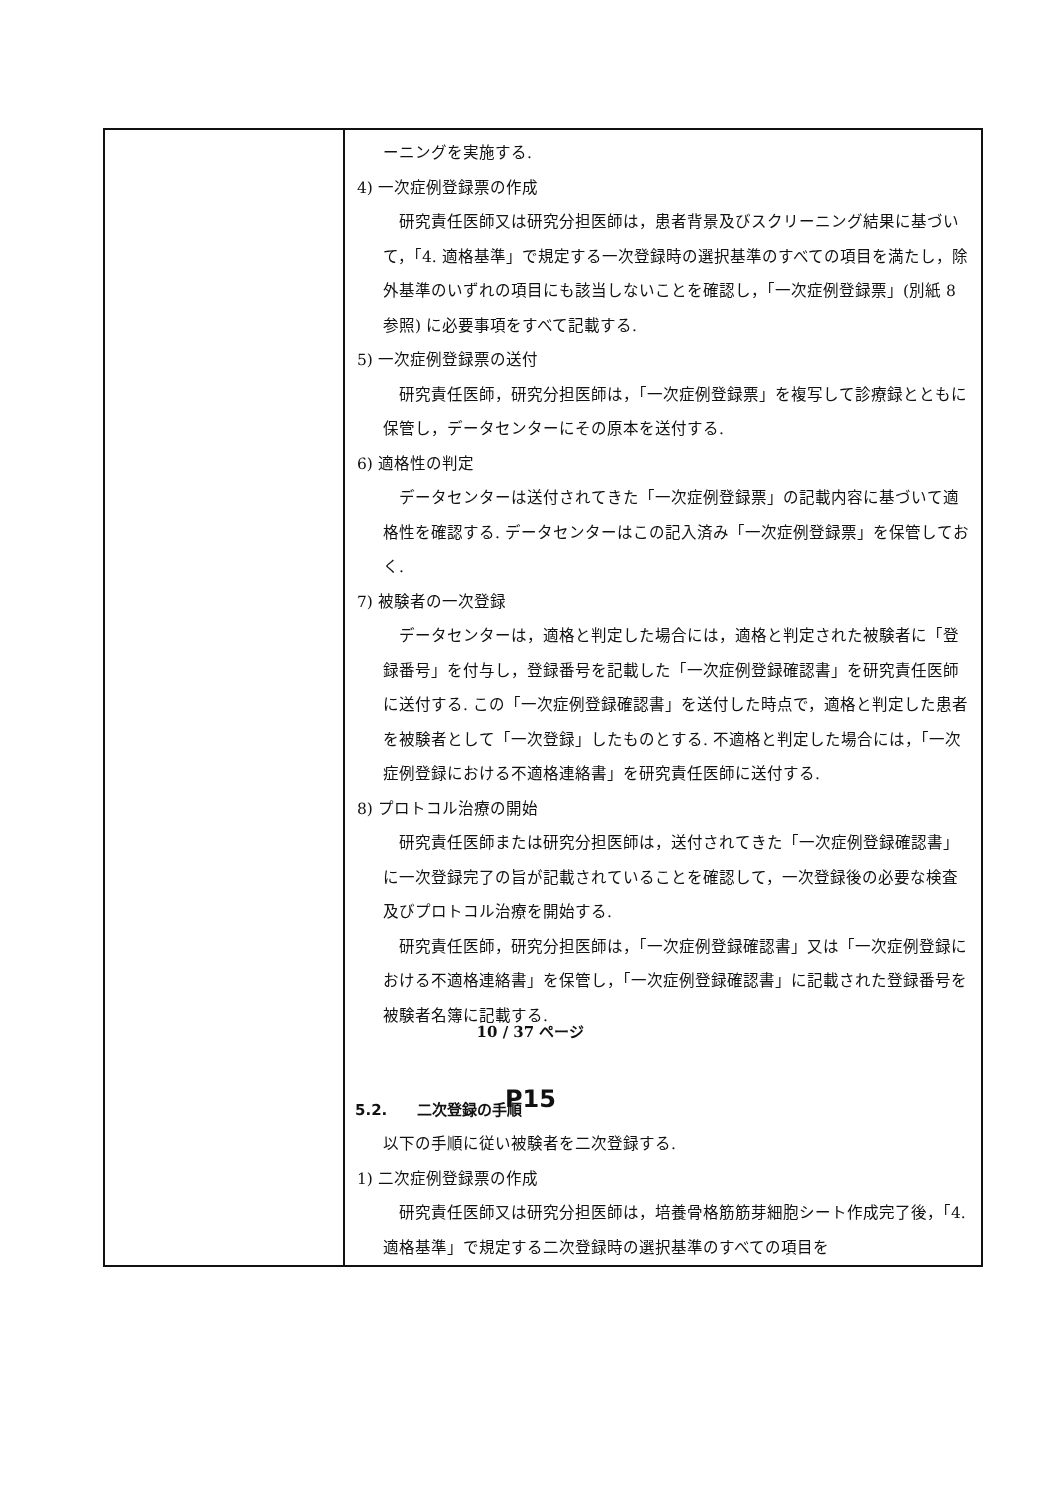| | ーニングを実施する. 4) 一次症例登録票の作成 研究責任医師又は研究分担医師は，患者背景及びスクリーニング結果に基づいて，「4. 適格基準」で規定する一次登録時の選択基準のすべての項目を満たし，除外基準のいずれの項目にも該当しないことを確認し，「一次症例登録票」(別紙 8 参照) に必要事項をすべて記載する. 5) 一次症例登録票の送付 研究責任医師，研究分担医師は，「一次症例登録票」を複写して診療録とともに保管し，データセンターにその原本を送付する. 6) 適格性の判定 データセンターは送付されてきた「一次症例登録票」の記載内容に基づいて適格性を確認する. データセンターはこの記入済み「一次症例登録票」を保管しておく. 7) 被験者の一次登録 データセンターは，適格と判定した場合には，適格と判定された被験者に「登録番号」を付与し，登録番号を記載した「一次症例登録確認書」を研究責任医師に送付する. この「一次症例登録確認書」を送付した時点で，適格と判定した患者を被験者として「一次登録」したものとする. 不適格と判定した場合には，「一次症例登録における不適格連絡書」を研究責任医師に送付する. 8) プロトコル治療の開始 研究責任医師または研究分担医師は，送付されてきた「一次症例登録確認書」に一次登録完了の旨が記載されていることを確認して，一次登録後の必要な検査及びプロトコル治療を開始する. 研究責任医師，研究分担医師は，「一次症例登録確認書」又は「一次症例登録における不適格連絡書」を保管し，「一次症例登録確認書」に記載された登録番号を被験者名簿に記載する. 5.2. 二次登録の手順 以下の手順に従い被験者を二次登録する. 1) 二次症例登録票の作成 研究責任医師又は研究分担医師は，培養骨格筋筋芽細胞シート作成完了後，「4. 適格基準」で規定する二次登録時の選択基準のすべての項目を |
10 / 37 ページ
P15